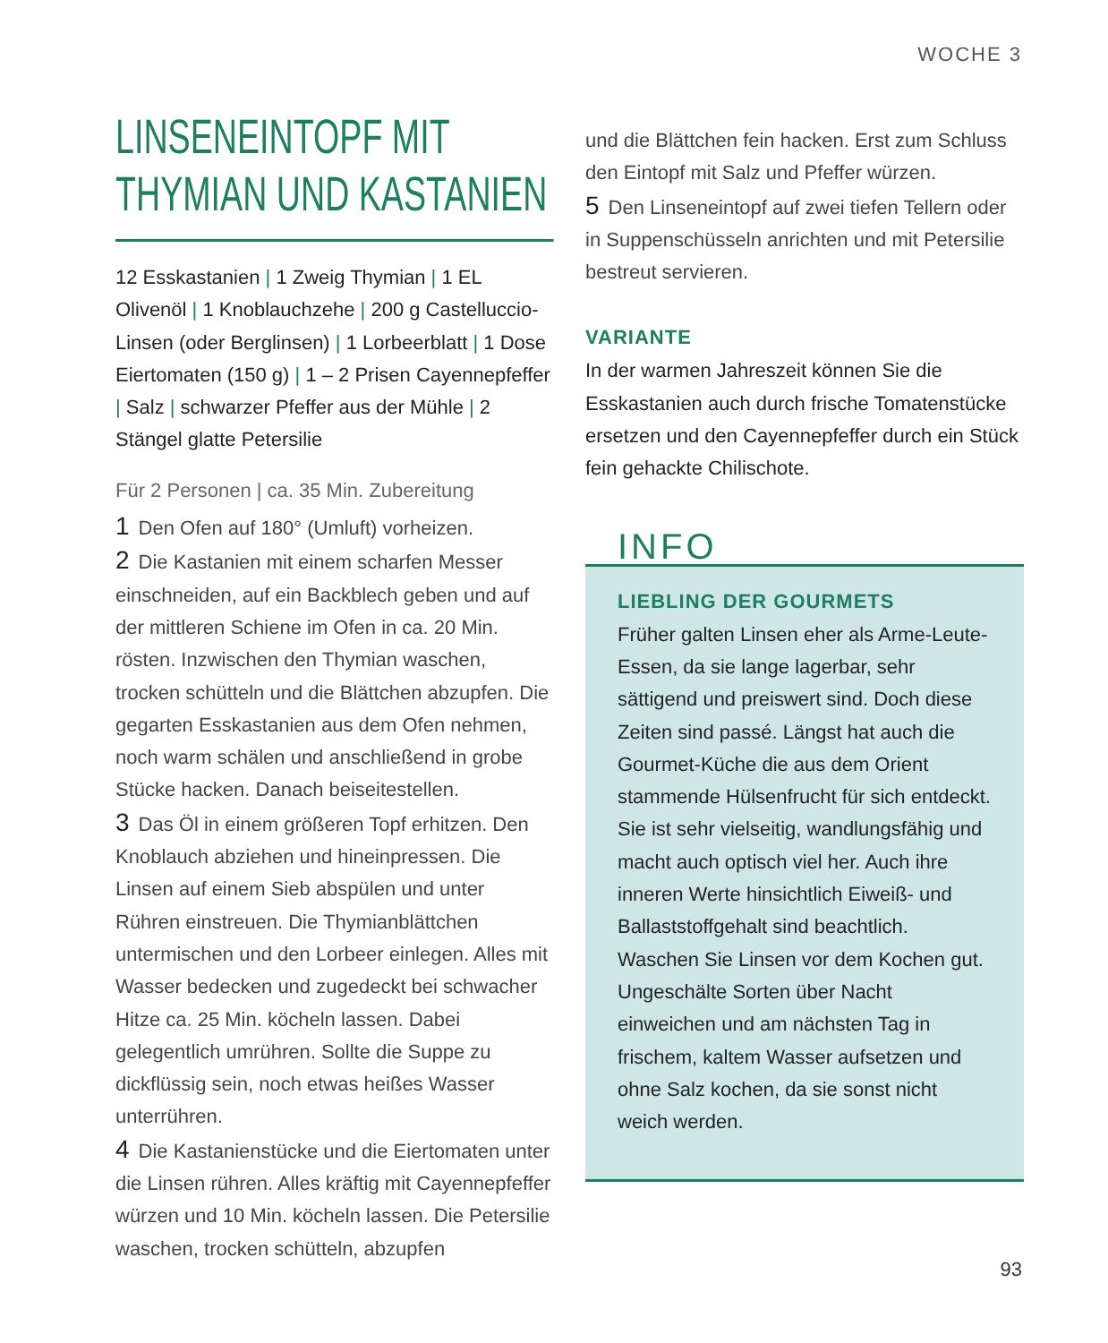WOCHE 3
LINSENEINTOPF MIT
THYMIAN UND KASTANIEN
12 Esskastanien | 1 Zweig Thymian | 1 EL Olivenöl | 1 Knoblauchzehe | 200 g Castelluccio-Linsen (oder Berglinsen) | 1 Lorbeerblatt | 1 Dose Eiertomaten (150 g) | 1 – 2 Prisen Cayennepfeffer | Salz | schwarzer Pfeffer aus der Mühle | 2 Stängel glatte Petersilie
Für 2 Personen | ca. 35 Min. Zubereitung
1 Den Ofen auf 180° (Umluft) vorheizen.
2 Die Kastanien mit einem scharfen Messer einschneiden, auf ein Backblech geben und auf der mittleren Schiene im Ofen in ca. 20 Min. rösten. Inzwischen den Thymian waschen, trocken schütteln und die Blättchen abzupfen. Die gegarten Esskastanien aus dem Ofen nehmen, noch warm schälen und anschließend in grobe Stücke hacken. Danach beiseitestellen.
3 Das Öl in einem größeren Topf erhitzen. Den Knoblauch abziehen und hineinpressen. Die Linsen auf einem Sieb abspülen und unter Rühren einstreuen. Die Thymianblättchen untermischen und den Lorbeer einlegen. Alles mit Wasser bedecken und zugedeckt bei schwacher Hitze ca. 25 Min. köcheln lassen. Dabei gelegentlich umrühren. Sollte die Suppe zu dickflüssig sein, noch etwas heißes Wasser unterrühren.
4 Die Kastanienstücke und die Eiertomaten unter die Linsen rühren. Alles kräftig mit Cayennepfeffer würzen und 10 Min. köcheln lassen. Die Petersilie waschen, trocken schütteln, abzupfen
und die Blättchen fein hacken. Erst zum Schluss den Eintopf mit Salz und Pfeffer würzen.
5 Den Linseneintopf auf zwei tiefen Tellern oder in Suppenschüsseln anrichten und mit Petersilie bestreut servieren.
VARIANTE
In der warmen Jahreszeit können Sie die Esskastanien auch durch frische Tomatenstücke ersetzen und den Cayennepfeffer durch ein Stück fein gehackte Chilischote.
INFO
LIEBLING DER GOURMETS
Früher galten Linsen eher als Arme-Leute-Essen, da sie lange lagerbar, sehr sättigend und preiswert sind. Doch diese Zeiten sind passé. Längst hat auch die Gourmet-Küche die aus dem Orient stammende Hülsenfrucht für sich entdeckt. Sie ist sehr vielseitig, wandlungsfähig und macht auch optisch viel her. Auch ihre inneren Werte hinsichtlich Eiweiß- und Ballaststoffgehalt sind beachtlich. Waschen Sie Linsen vor dem Kochen gut. Ungeschälte Sorten über Nacht einweichen und am nächsten Tag in frischem, kaltem Wasser aufsetzen und ohne Salz kochen, da sie sonst nicht weich werden.
93